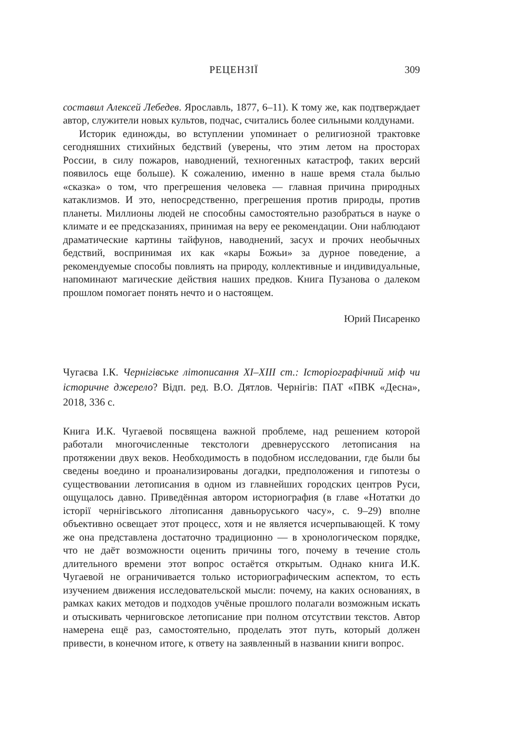РЕЦЕНЗІЇ 309
составил Алексей Лебедев. Ярославль, 1877, 6–11). К тому же, как подтверждает автор, служители новых культов, подчас, считались более сильными колдунами.
Историк единожды, во вступлении упоминает о религиозной трактовке сегодняшних стихийных бедствий (уверены, что этим летом на просторах России, в силу пожаров, наводнений, техногенных катастроф, таких версий появилось еще больше). К сожалению, именно в наше время стала былью «сказка» о том, что прегрешения человека — главная причина природных катаклизмов. И это, непосредственно, прегрешения против природы, против планеты. Миллионы людей не способны самостоятельно разобраться в науке о климате и ее предсказаниях, принимая на веру ее рекомендации. Они наблюдают драматические картины тайфунов, наводнений, засух и прочих необычных бедствий, воспринимая их как «кары Божьи» за дурное поведение, а рекомендуемые способы повлиять на природу, коллективные и индивидуальные, напоминают магические действия наших предков. Книга Пузанова о далеком прошлом помогает понять нечто и о настоящем.
Юрий Писаренко
Чугаєва І.К. Чернігівське літописання XI–XIII ст.: Історіографічний міф чи історичне джерело? Відп. ред. В.О. Дятлов. Чернігів: ПАТ «ПВК «Десна», 2018, 336 с.
Книга И.К. Чугаевой посвящена важной проблеме, над решением которой работали многочисленные текстологи древнерусского летописания на протяжении двух веков. Необходимость в подобном исследовании, где были бы сведены воедино и проанализированы догадки, предположения и гипотезы о существовании летописания в одном из главнейших городских центров Руси, ощущалось давно. Приведённая автором историография (в главе «Нотатки до історії чернігівського літописання давньоруського часу», с. 9–29) вполне объективно освещает этот процесс, хотя и не является исчерпывающей. К тому же она представлена достаточно традиционно — в хронологическом порядке, что не даёт возможности оценить причины того, почему в течение столь длительного времени этот вопрос остаётся открытым. Однако книга И.К. Чугаевой не ограничивается только историографическим аспектом, то есть изучением движения исследовательской мысли: почему, на каких основаниях, в рамках каких методов и подходов учёные прошлого полагали возможным искать и отыскивать черниговское летописание при полном отсутствии текстов. Автор намерена ещё раз, самостоятельно, проделать этот путь, который должен привести, в конечном итоге, к ответу на заявленный в названии книги вопрос.